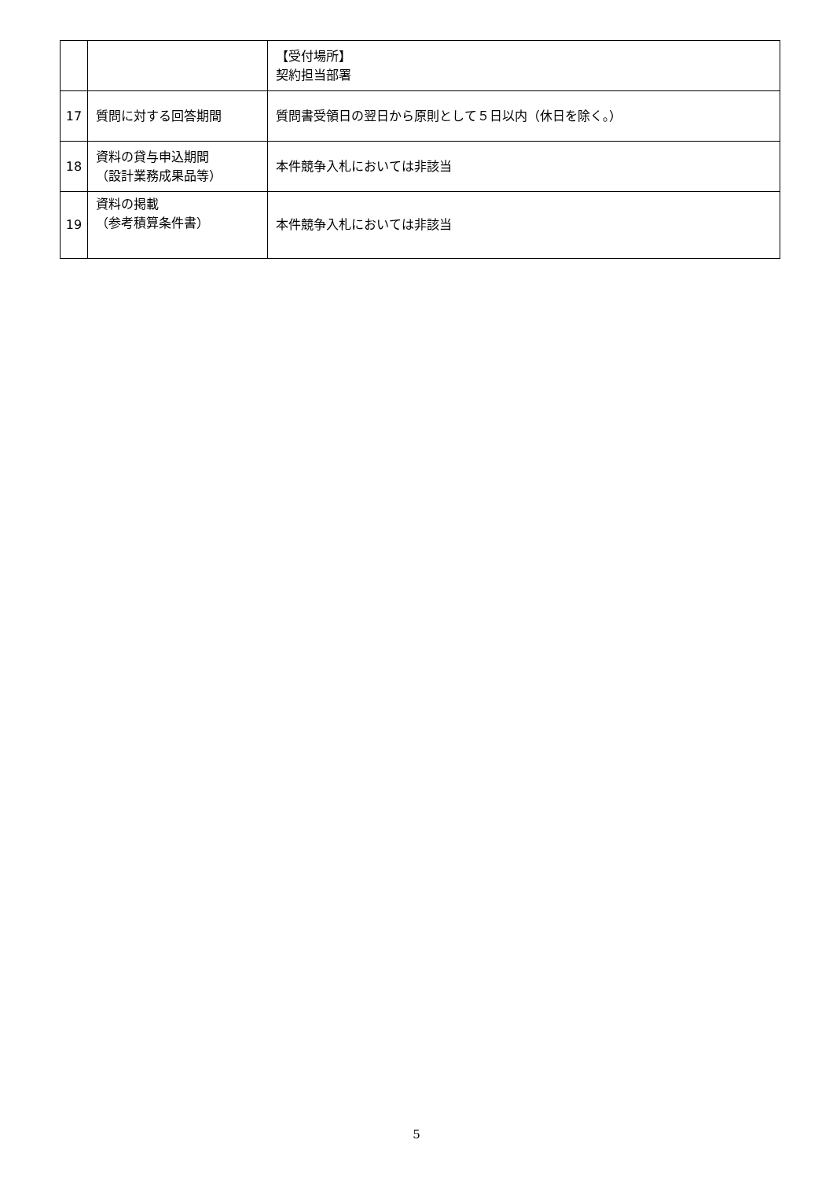| | | 【受付場所】 契約担当部署 |
| 17 | 質問に対する回答期間 | 質問書受領日の翌日から原則として５日以内（休日を除く。） |
| 18 | 資料の貸与申込期間 （設計業務成果品等） | 本件競争入札においては非該当 |
| 19 | 資料の掲載 （参考積算条件書） | 本件競争入札においては非該当 |
5